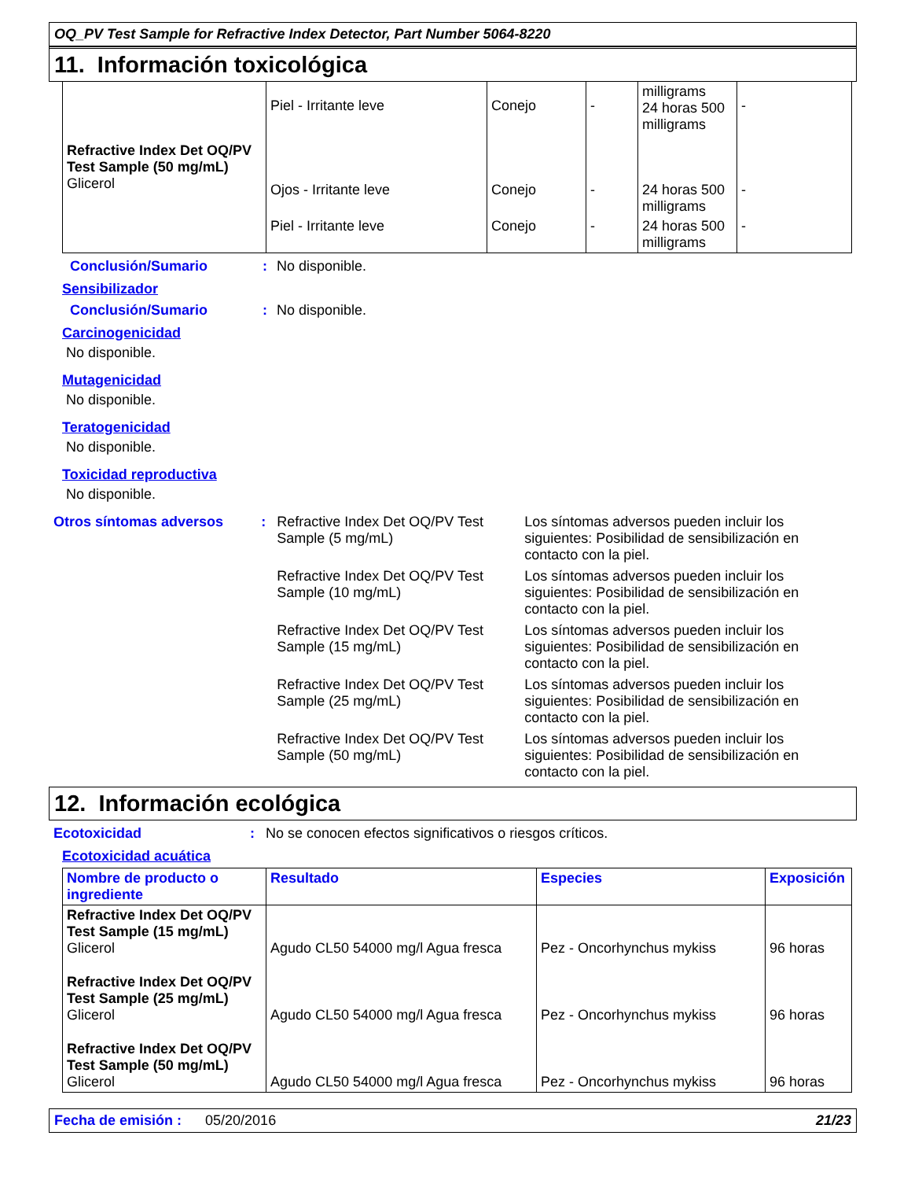OQ_PV Test Sample for Refractive Index Detector, Part Number 5064-8220
11. Información toxicológica
| Refractive Index Det OQ/PV Test Sample (50 mg/mL) Glicerol | Piel - Irritante leve | Conejo | - | milligrams 24 horas 500 milligrams | - |
| | Ojos - Irritante leve | Conejo | - | 24 horas 500 milligrams | - |
| | Piel - Irritante leve | Conejo | - | 24 horas 500 milligrams | - |
Conclusión/Sumario : No disponible.
Sensibilizador
Conclusión/Sumario : No disponible.
Carcinogenicidad
No disponible.
Mutagenicidad
No disponible.
Teratogenicidad
No disponible.
Toxicidad reproductiva
No disponible.
Otros síntomas adversos : Refractive Index Det OQ/PV Test Sample (5 mg/mL)
Los síntomas adversos pueden incluir los siguientes: Posibilidad de sensibilización en contacto con la piel.
Refractive Index Det OQ/PV Test Sample (10 mg/mL)
Los síntomas adversos pueden incluir los siguientes: Posibilidad de sensibilización en contacto con la piel.
Refractive Index Det OQ/PV Test Sample (15 mg/mL)
Los síntomas adversos pueden incluir los siguientes: Posibilidad de sensibilización en contacto con la piel.
Refractive Index Det OQ/PV Test Sample (25 mg/mL)
Los síntomas adversos pueden incluir los siguientes: Posibilidad de sensibilización en contacto con la piel.
Refractive Index Det OQ/PV Test Sample (50 mg/mL)
Los síntomas adversos pueden incluir los siguientes: Posibilidad de sensibilización en contacto con la piel.
12. Información ecológica
Ecotoxicidad : No se conocen efectos significativos o riesgos críticos.
Ecotoxicidad acuática
| Nombre de producto o ingrediente | Resultado | Especies | Exposición |
| --- | --- | --- | --- |
| Refractive Index Det OQ/PV Test Sample (15 mg/mL) Glicerol | Agudo CL50 54000 mg/l Agua fresca | Pez - Oncorhynchus mykiss | 96 horas |
| Refractive Index Det OQ/PV Test Sample (25 mg/mL) Glicerol | Agudo CL50 54000 mg/l Agua fresca | Pez - Oncorhynchus mykiss | 96 horas |
| Refractive Index Det OQ/PV Test Sample (50 mg/mL) Glicerol | Agudo CL50 54000 mg/l Agua fresca | Pez - Oncorhynchus mykiss | 96 horas |
Fecha de emisión : 05/20/2016
21/23